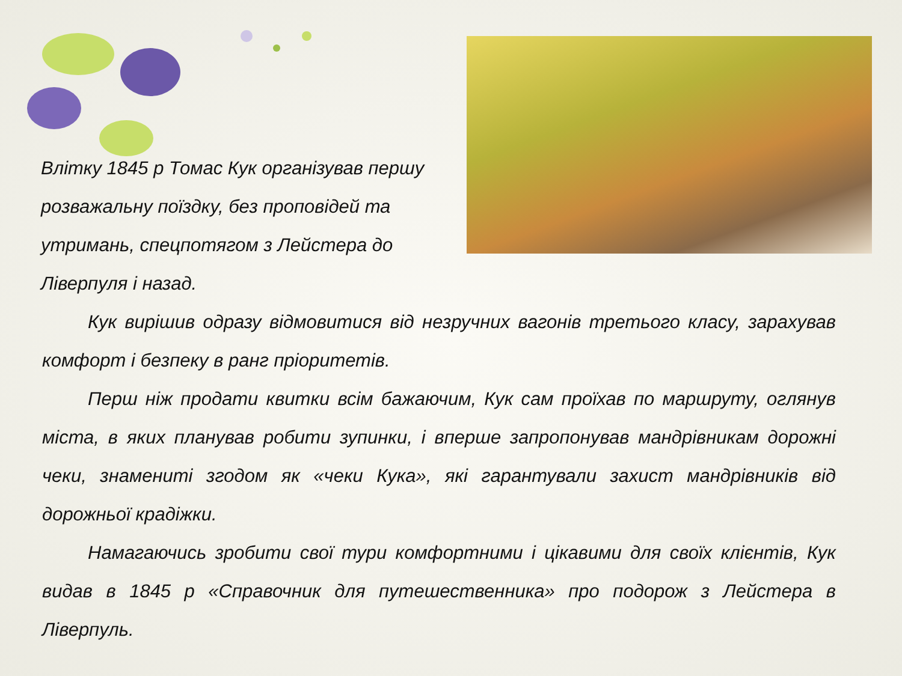Влітку 1845 р Томас Кук організував першу розважальну поїздку, без проповідей та утримань, спецпотягом з Лейстера до Ліверпуля і назад.
Кук вирішив одразу відмовитися від незручних вагонів третього класу, зарахував комфорт і безпеку в ранг пріоритетів.
Перш ніж продати квитки всім бажаючим, Кук сам проїхав по маршруту, оглянув міста, в яких планував робити зупинки, і вперше запропонував мандрівникам дорожні чеки, знамениті згодом як «чеки Кука», які гарантували захист мандрівників від дорожньої крадіжки.
Намагаючись зробити свої тури комфортними і цікавими для своїх клієнтів, Кук видав в 1845 р «Справочник для путешественника» про подорож з Лейстера в Ліверпуль.